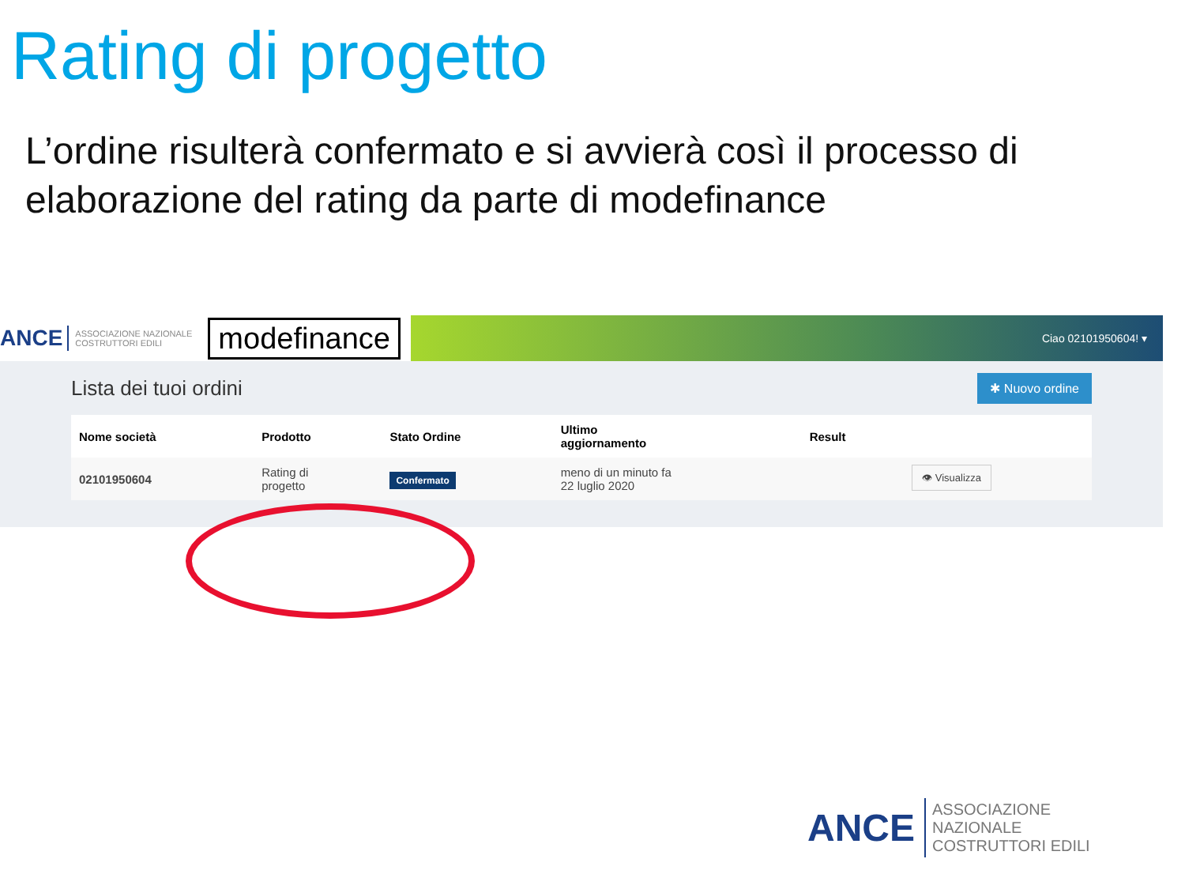Rating di progetto
L’ordine risulterà confermato e si avvierà così il processo di elaborazione del rating da parte di modefinance
ANCE ASSOCIAZIONE NAZIONALE COSTRUTTORI EDILI modefinance Ciao 02101950604! ▾
Lista dei tuoi ordini
✱ Nuovo ordine
| Nome società | Prodotto | Stato Ordine | Ultimo aggiornamento | Result | |
| --- | --- | --- | --- | --- | --- |
| 02101950604 | Rating di progetto | Confermato | meno di un minuto fa 22 luglio 2020 | | 👁 Visualizza |
ANCE ASSOCIAZIONE NAZIONALE COSTRUTTORI EDILI